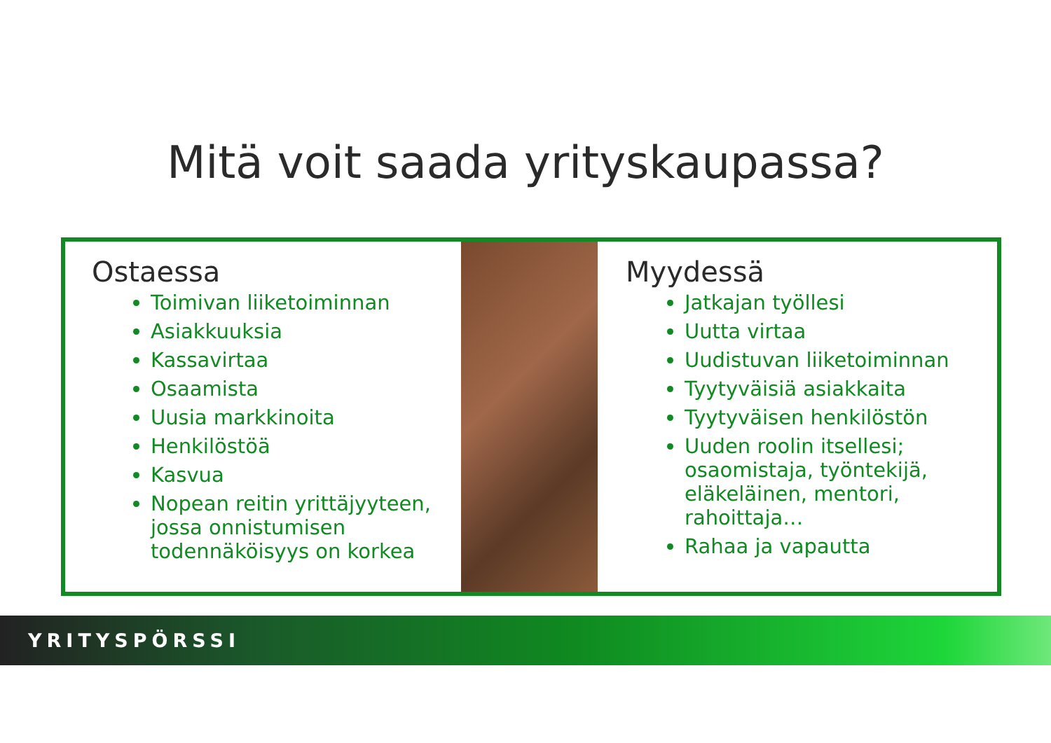Mitä voit saada yrityskaupassa?
Ostaessa
Toimivan liiketoiminnan
Asiakkuuksia
Kassavirtaa
Osaamista
Uusia markkinoita
Henkilöstöä
Kasvua
Nopean reitin yrittäjyyteen, jossa onnistumisen todennäköisyys on korkea
Myydessä
Jatkajan työllesi
Uutta virtaa
Uudistuvan liiketoiminnan
Tyytyväisiä asiakkaita
Tyytyväisen henkilöstön
Uuden roolin itsellesi; osaomistaja, työntekijä, eläkeläinen, mentori, rahoittaja…
Rahaa ja vapautta
YRITYSPÖRSSI